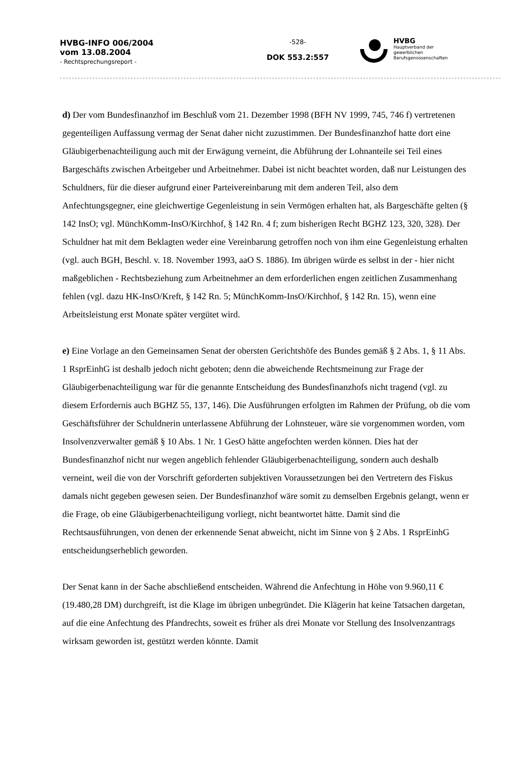HVBG-INFO 006/2004
vom 13.08.2004
- Rechtsprechungsreport -
-528-
DOK 553.2:557
HVBG
Hauptverband der
gewerblichen
Berufsgenossenschaften
d) Der vom Bundesfinanzhof im Beschluß vom 21. Dezember 1998 (BFH NV 1999, 745, 746 f) vertretenen gegenteiligen Auffassung vermag der Senat daher nicht zuzustimmen. Der Bundesfinanzhof hatte dort eine Gläubigerbenachteiligung auch mit der Erwägung verneint, die Abführung der Lohnanteile sei Teil eines Bargeschäfts zwischen Arbeitgeber und Arbeitnehmer. Dabei ist nicht beachtet worden, daß nur Leistungen des Schuldners, für die dieser aufgrund einer Parteivereinbarung mit dem anderen Teil, also dem Anfechtungsgegner, eine gleichwertige Gegenleistung in sein Vermögen erhalten hat, als Bargeschäfte gelten (§ 142 InsO; vgl. MünchKomm-InsO/Kirchhof, § 142 Rn. 4 f; zum bisherigen Recht BGHZ 123, 320, 328). Der Schuldner hat mit dem Beklagten weder eine Vereinbarung getroffen noch von ihm eine Gegenleistung erhalten (vgl. auch BGH, Beschl. v. 18. November 1993, aaO S. 1886). Im übrigen würde es selbst in der - hier nicht maßgeblichen - Rechtsbeziehung zum Arbeitnehmer an dem erforderlichen engen zeitlichen Zusammenhang fehlen (vgl. dazu HK-InsO/Kreft, § 142 Rn. 5; MünchKomm-InsO/Kirchhof, § 142 Rn. 15), wenn eine Arbeitsleistung erst Monate später vergütet wird.
e) Eine Vorlage an den Gemeinsamen Senat der obersten Gerichtshöfe des Bundes gemäß § 2 Abs. 1, § 11 Abs. 1 RsprEinhG ist deshalb jedoch nicht geboten; denn die abweichende Rechtsmeinung zur Frage der Gläubigerbenachteiligung war für die genannte Entscheidung des Bundesfinanzhofs nicht tragend (vgl. zu diesem Erfordernis auch BGHZ 55, 137, 146). Die Ausführungen erfolgten im Rahmen der Prüfung, ob die vom Geschäftsführer der Schuldnerin unterlassene Abführung der Lohnsteuer, wäre sie vorgenommen worden, vom Insolvenzverwalter gemäß § 10 Abs. 1 Nr. 1 GesO hätte angefochten werden können. Dies hat der Bundesfinanzhof nicht nur wegen angeblich fehlender Gläubigerbenachteiligung, sondern auch deshalb verneint, weil die von der Vorschrift geforderten subjektiven Voraussetzungen bei den Vertretern des Fiskus damals nicht gegeben gewesen seien. Der Bundesfinanzhof wäre somit zu demselben Ergebnis gelangt, wenn er die Frage, ob eine Gläubigerbenachteiligung vorliegt, nicht beantwortet hätte. Damit sind die Rechtsausführungen, von denen der erkennende Senat abweicht, nicht im Sinne von § 2 Abs. 1 RsprEinhG entscheidungserheblich geworden.
Der Senat kann in der Sache abschließend entscheiden. Während die Anfechtung in Höhe von 9.960,11 € (19.480,28 DM) durchgreift, ist die Klage im übrigen unbegründet. Die Klägerin hat keine Tatsachen dargetan, auf die eine Anfechtung des Pfandrechts, soweit es früher als drei Monate vor Stellung des Insolvenzantrags wirksam geworden ist, gestützt werden könnte. Damit